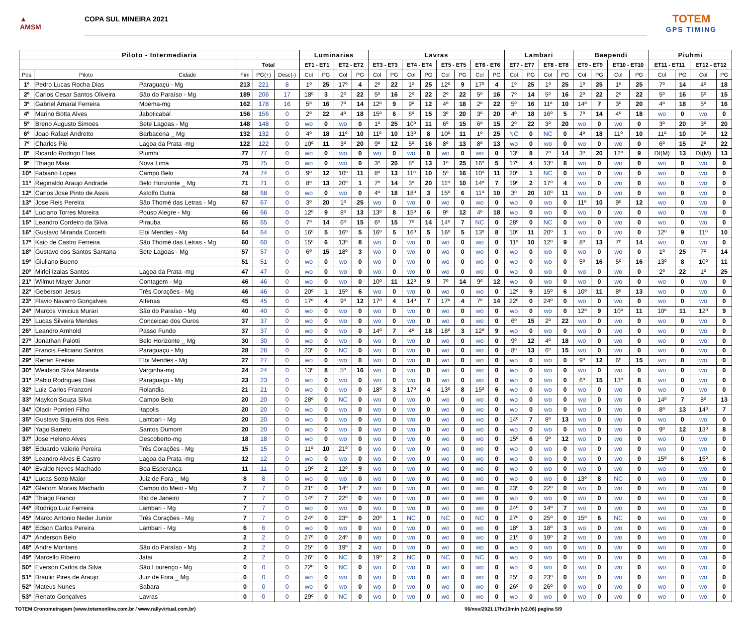▲
AMSM
COPA SUL MINEIRA 2021
TOTEM
GPS TIMING
| Piloto - Intermediaria | | | | | | Luminarias | | | | Lavras | | | | | | | | Lambari | | | | Baependi | | | | Piuhmi | | | |
| --- | --- | --- | --- | --- | --- | --- | --- | --- | --- | --- | --- | --- | --- | --- | --- | --- | --- | --- | --- | --- | --- | --- | --- | --- | --- | --- | --- | --- | --- |
| | | | Total | | | ET1 - ET1 | | ET2 - ET2 | | ET3 - ET3 | | ET4 - ET4 | | ET5 - ET5 | | ET6 - ET6 | | ET7 - ET7 | | ET8 - ET8 | | ET9 - ET9 | | ET10 - ET10 | | ET11 - ET11 | | ET12 - ET12 | |
| Pos | Piloto | Cidade | Fim | PG(+) | Desc(-) | Col | PG | Col | PG | Col | PG | Col | PG | Col | PG | Col | PG | Col | PG | Col | PG | Col | PG | Col | PG | Col | PG | Col | PG |
| 1º | Pedro Lucas Rocha Dias | Paraguaçu - Mg | 213 | 221 | 8 | 1º | 25 | 17º | 4 | 2º | 22 | 1º | 25 | 12º | 9 | 17º | 4 | 1º | 25 | 1º | 25 | 1º | 25 | 1º | 25 | 7º | 14 | 4º | 18 |
| 2º | Carlos Cesar Santos Oliveira | São do Paraíso - Mg | 189 | 206 | 17 | 18º | 3 | 2º | 22 | 5º | 16 | 2º | 22 | 2º | 22 | 5º | 16 | 7º | 14 | 5º | 16 | 2º | 22 | 2º | 22 | 5º | 16 | 6º | 15 |
| 3º | Gabriel Amaral Ferreira | Moema-mg | 162 | 178 | 16 | 5º | 16 | 7º | 14 | 12º | 9 | 9º | 12 | 4º | 18 | 2º | 22 | 5º | 16 | 11º | 10 | 14º | 7 | 3º | 20 | 4º | 18 | 5º | 16 |
| 4º | Marino Botta Alves | Jaboticabal | 156 | 156 | 0 | 2º | 22 | 4º | 18 | 15º | 6 | 6º | 15 | 3º | 20 | 3º | 20 | 4º | 18 | 16º | 5 | 7º | 14 | 4º | 18 | wo | 0 | wo | 0 |
| 5º | Breno Augusto Simoes | Sete Lagoas - Mg | 148 | 148 | 0 | wo | 0 | wo | 0 | 1º | 25 | 10º | 11 | 6º | 15 | 6º | 15 | 2º | 22 | 3º | 20 | wo | 0 | wo | 0 | 3º | 20 | 3º | 20 |
| 6º | Joao Rafael Andretto | Barbacena _ Mg | 132 | 132 | 0 | 4º | 18 | 11º | 10 | 11º | 10 | 13º | 8 | 10º | 11 | 1º | 25 | NC | 0 | NC | 0 | 4º | 18 | 11º | 10 | 11º | 10 | 9º | 12 |
| 7º | Charles Pio | Lagoa da Prata -mg | 122 | 122 | 0 | 10º | 11 | 3º | 20 | 9º | 12 | 5º | 16 | 8º | 13 | 8º | 13 | wo | 0 | wo | 0 | wo | 0 | wo | 0 | 6º | 15 | 2º | 22 |
| 8º | Ricardo Rodrigo Elias | Piumhi | 77 | 77 | 0 | wo | 0 | wo | 0 | wo | 0 | wo | 0 | wo | 0 | wo | 0 | 13º | 8 | 7º | 14 | 3º | 20 | 12º | 9 | DI(M) | 13 | DI(M) | 13 |
| 9º | Thiago Maia | Nova Lima | 75 | 75 | 0 | wo | 0 | wo | 0 | 3º | 20 | 8º | 13 | 1º | 25 | 16º | 5 | 17º | 4 | 13º | 8 | wo | 0 | wo | 0 | wo | 0 | wo | 0 |
| 10º | Fabiano Lopes | Campo Belo | 74 | 74 | 0 | 9º | 12 | 10º | 11 | 8º | 13 | 11º | 10 | 5º | 16 | 10º | 11 | 20º | 1 | NC | 0 | wo | 0 | wo | 0 | wo | 0 | wo | 0 |
| 11º | Reginaldo Araujo Andrade | Belo Horizonte _ Mg | 71 | 71 | 0 | 8º | 13 | 20º | 1 | 7º | 14 | 3º | 20 | 11º | 10 | 14º | 7 | 19º | 2 | 17º | 4 | wo | 0 | wo | 0 | wo | 0 | wo | 0 |
| 12º | Carlos Jose Pinto de Assis | Astolfo Dutra | 68 | 68 | 0 | wo | 0 | wo | 0 | 4º | 18 | 18º | 3 | 15º | 6 | 11º | 10 | 3º | 20 | 10º | 11 | wo | 0 | wo | 0 | wo | 0 | wo | 0 |
| 13º | Jose Reis Pereira | São Thomé das Letras - Mg | 67 | 67 | 0 | 3º | 20 | 1º | 25 | wo | 0 | wo | 0 | wo | 0 | wo | 0 | wo | 0 | wo | 0 | 11º | 10 | 9º | 12 | wo | 0 | wo | 0 |
| 14º | Luciano Torres Moreira | Pouso Alegre - Mg | 66 | 66 | 0 | 12º | 9 | 8º | 13 | 13º | 8 | 15º | 6 | 9º | 12 | 4º | 18 | wo | 0 | wo | 0 | wo | 0 | wo | 0 | wo | 0 | wo | 0 |
| 15º | Leandro Cordeiro da Silva | Pirauba | 65 | 65 | 0 | 7º | 14 | 6º | 15 | 6º | 15 | 7º | 14 | 14º | 7 | NC | 0 | 28º | 0 | NC | 0 | wo | 0 | wo | 0 | wo | 0 | wo | 0 |
| 16º | Gustavo Miranda Corcetti | Eloi Mendes - Mg | 64 | 64 | 0 | 16º | 5 | 16º | 5 | 16º | 5 | 16º | 5 | 16º | 5 | 13º | 8 | 10º | 11 | 20º | 1 | wo | 0 | wo | 0 | 12º | 9 | 11º | 10 |
| 17º | Kaio de Castro Ferreira | São Thomé das Letras - Mg | 60 | 60 | 0 | 15º | 6 | 13º | 8 | wo | 0 | wo | 0 | wo | 0 | wo | 0 | 11º | 10 | 12º | 9 | 8º | 13 | 7º | 14 | wo | 0 | wo | 0 |
| 18º | Gustavo dos Santos Santana | Sete Lagoas - Mg | 57 | 57 | 0 | 6º | 15 | 18º | 3 | wo | 0 | wo | 0 | wo | 0 | wo | 0 | wo | 0 | wo | 0 | wo | 0 | wo | 0 | 1º | 25 | 7º | 14 |
| 19º | Giuliano Bueno | | 51 | 51 | 0 | wo | 0 | wo | 0 | wo | 0 | wo | 0 | wo | 0 | wo | 0 | wo | 0 | wo | 0 | 5º | 16 | 5º | 16 | 13º | 8 | 10º | 11 |
| 20º | Mirlei Izaias Santos | Lagoa da Prata -mg | 47 | 47 | 0 | wo | 0 | wo | 0 | wo | 0 | wo | 0 | wo | 0 | wo | 0 | wo | 0 | wo | 0 | wo | 0 | wo | 0 | 2º | 22 | 1º | 25 |
| 21º | Wilmut Mayer Junor | Contagem - Mg | 46 | 46 | 0 | wo | 0 | wo | 0 | 10º | 11 | 12º | 9 | 7º | 14 | 9º | 12 | wo | 0 | wo | 0 | wo | 0 | wo | 0 | wo | 0 | wo | 0 |
| 22º | Geberson Jesus | Três Corações - Mg | 46 | 46 | 0 | 20º | 1 | 15º | 6 | wo | 0 | wo | 0 | wo | 0 | wo | 0 | 12º | 9 | 15º | 6 | 10º | 11 | 8º | 13 | wo | 0 | wo | 0 |
| 23º | Flavio Navarro Gonçalves | Alfenas | 45 | 45 | 0 | 17º | 4 | 9º | 12 | 17º | 4 | 14º | 7 | 17º | 4 | 7º | 14 | 22º | 0 | 24º | 0 | wo | 0 | wo | 0 | wo | 0 | wo | 0 |
| 24º | Marcos Vinicius Murari | São do Paraíso - Mg | 40 | 40 | 0 | wo | 0 | wo | 0 | wo | 0 | wo | 0 | wo | 0 | wo | 0 | wo | 0 | wo | 0 | 12º | 9 | 10º | 11 | 10º | 11 | 12º | 9 |
| 25º | Lucas Silveira Mendes | Conceicao dos Ouros | 37 | 37 | 0 | wo | 0 | wo | 0 | wo | 0 | wo | 0 | wo | 0 | wo | 0 | 6º | 15 | 2º | 22 | wo | 0 | wo | 0 | wo | 0 | wo | 0 |
| 26º | Leandro Arnhold | Passo Fundo | 37 | 37 | 0 | wo | 0 | wo | 0 | 14º | 7 | 4º | 18 | 18º | 3 | 12º | 9 | wo | 0 | wo | 0 | wo | 0 | wo | 0 | wo | 0 | wo | 0 |
| 27º | Jonathan Palotti | Belo Horizonte _ Mg | 30 | 30 | 0 | wo | 0 | wo | 0 | wo | 0 | wo | 0 | wo | 0 | wo | 0 | 9º | 12 | 4º | 18 | wo | 0 | wo | 0 | wo | 0 | wo | 0 |
| 28º | Francis Feliciano Santos | Paraguaçu - Mg | 28 | 28 | 0 | 23º | 0 | NC | 0 | wo | 0 | wo | 0 | wo | 0 | wo | 0 | 8º | 13 | 6º | 15 | wo | 0 | wo | 0 | wo | 0 | wo | 0 |
| 29º | Renan Freitas | Eloi Mendes - Mg | 27 | 27 | 0 | wo | 0 | wo | 0 | wo | 0 | wo | 0 | wo | 0 | wo | 0 | wo | 0 | wo | 0 | 9º | 12 | 6º | 15 | wo | 0 | wo | 0 |
| 30º | Weidson Silva Miranda | Varginha-mg | 24 | 24 | 0 | 13º | 8 | 5º | 16 | wo | 0 | wo | 0 | wo | 0 | wo | 0 | wo | 0 | wo | 0 | wo | 0 | wo | 0 | wo | 0 | wo | 0 |
| 31º | Pablo Rodrigues Dias | Paraguaçu - Mg | 23 | 23 | 0 | wo | 0 | wo | 0 | wo | 0 | wo | 0 | wo | 0 | wo | 0 | wo | 0 | wo | 0 | 6º | 15 | 13º | 8 | wo | 0 | wo | 0 |
| 32º | Luiz Carlos Franzoni | Rolandia | 21 | 21 | 0 | wo | 0 | wo | 0 | 18º | 3 | 17º | 4 | 13º | 8 | 15º | 6 | wo | 0 | wo | 0 | wo | 0 | wo | 0 | wo | 0 | wo | 0 |
| 33º | Maykon Souza Silva | Campo Belo | 20 | 20 | 0 | 28º | 0 | NC | 0 | wo | 0 | wo | 0 | wo | 0 | wo | 0 | wo | 0 | wo | 0 | wo | 0 | wo | 0 | 14º | 7 | 8º | 13 |
| 34º | Olacir Pontieri Filho | Itapolis | 20 | 20 | 0 | wo | 0 | wo | 0 | wo | 0 | wo | 0 | wo | 0 | wo | 0 | wo | 0 | wo | 0 | wo | 0 | wo | 0 | 8º | 13 | 14º | 7 |
| 35º | Gustavo Siqueira dos Reis | Lambari - Mg | 20 | 20 | 0 | wo | 0 | wo | 0 | wo | 0 | wo | 0 | wo | 0 | wo | 0 | 14º | 7 | 8º | 13 | wo | 0 | wo | 0 | wo | 0 | wo | 0 |
| 36º | Yago Barreto | Santos Dumont | 20 | 20 | 0 | wo | 0 | wo | 0 | wo | 0 | wo | 0 | wo | 0 | wo | 0 | wo | 0 | wo | 0 | wo | 0 | wo | 0 | 9º | 12 | 13º | 8 |
| 37º | Jose Heleno Alves | Descoberto-mg | 18 | 18 | 0 | wo | 0 | wo | 0 | wo | 0 | wo | 0 | wo | 0 | wo | 0 | 15º | 6 | 9º | 12 | wo | 0 | wo | 0 | wo | 0 | wo | 0 |
| 38º | Eduardo Valerio Pereira | Três Corações - Mg | 15 | 15 | 0 | 11º | 10 | 21º | 0 | wo | 0 | wo | 0 | wo | 0 | wo | 0 | wo | 0 | wo | 0 | wo | 0 | wo | 0 | wo | 0 | wo | 0 |
| 39º | Leandro Alves E Castro | Lagoa da Prata -mg | 12 | 12 | 0 | wo | 0 | wo | 0 | wo | 0 | wo | 0 | wo | 0 | wo | 0 | wo | 0 | wo | 0 | wo | 0 | wo | 0 | 15º | 6 | 15º | 6 |
| 40º | Evaldo Neves Machado | Boa Esperança | 11 | 11 | 0 | 19º | 2 | 12º | 9 | wo | 0 | wo | 0 | wo | 0 | wo | 0 | wo | 0 | wo | 0 | wo | 0 | wo | 0 | wo | 0 | wo | 0 |
| 41º | Lucas Sotto Maior | Juiz de Fora _ Mg | 8 | 8 | 0 | wo | 0 | wo | 0 | wo | 0 | wo | 0 | wo | 0 | wo | 0 | wo | 0 | wo | 0 | 13º | 8 | NC | 0 | wo | 0 | wo | 0 |
| 42º | Gleitom Morais Machado | Campo do Meio - Mg | 7 | 7 | 0 | 21º | 0 | 14º | 7 | wo | 0 | wo | 0 | wo | 0 | wo | 0 | 23º | 0 | 22º | 0 | wo | 0 | wo | 0 | wo | 0 | wo | 0 |
| 43º | Thiago Franco | Rio de Janeiro | 7 | 7 | 0 | 14º | 7 | 22º | 0 | wo | 0 | wo | 0 | wo | 0 | wo | 0 | wo | 0 | wo | 0 | wo | 0 | wo | 0 | wo | 0 | wo | 0 |
| 44º | Rodrigo Luiz Ferreira | Lambari - Mg | 7 | 7 | 0 | wo | 0 | wo | 0 | wo | 0 | wo | 0 | wo | 0 | wo | 0 | 24º | 0 | 14º | 7 | wo | 0 | wo | 0 | wo | 0 | wo | 0 |
| 45º | Marco Antonio Neder Junior | Três Corações - Mg | 7 | 7 | 0 | 24º | 0 | 23º | 0 | 20º | 1 | NC | 0 | NC | 0 | NC | 0 | 27º | 0 | 25º | 0 | 15º | 6 | NC | 0 | wo | 0 | wo | 0 |
| 46º | Edson Carlos Pereira | Lambari - Mg | 6 | 6 | 0 | wo | 0 | wo | 0 | wo | 0 | wo | 0 | wo | 0 | wo | 0 | 18º | 3 | 18º | 3 | wo | 0 | wo | 0 | wo | 0 | wo | 0 |
| 47º | Anderson Belo | | 2 | 2 | 0 | 27º | 0 | 24º | 0 | wo | 0 | wo | 0 | wo | 0 | wo | 0 | 21º | 0 | 19º | 2 | wo | 0 | wo | 0 | wo | 0 | wo | 0 |
| 48º | Andre Montans | São do Paraíso - Mg | 2 | 2 | 0 | 25º | 0 | 19º | 2 | wo | 0 | wo | 0 | wo | 0 | wo | 0 | wo | 0 | wo | 0 | wo | 0 | wo | 0 | wo | 0 | wo | 0 |
| 49º | Marcello Ribeiro | Jatai | 2 | 2 | 0 | 26º | 0 | NC | 0 | 19º | 2 | NC | 0 | NC | 0 | NC | 0 | wo | 0 | wo | 0 | wo | 0 | wo | 0 | wo | 0 | wo | 0 |
| 50º | Everson Carlos da Silva | São Lourenço - Mg | 0 | 0 | 0 | 22º | 0 | NC | 0 | wo | 0 | wo | 0 | wo | 0 | wo | 0 | wo | 0 | wo | 0 | wo | 0 | wo | 0 | wo | 0 | wo | 0 |
| 51º | Braulio Pires de Araujo | Juiz de Fora _ Mg | 0 | 0 | 0 | wo | 0 | wo | 0 | wo | 0 | wo | 0 | wo | 0 | wo | 0 | 25º | 0 | 23º | 0 | wo | 0 | wo | 0 | wo | 0 | wo | 0 |
| 52º | Mateus Nunes | Sabara | 0 | 0 | 0 | wo | 0 | wo | 0 | wo | 0 | wo | 0 | wo | 0 | wo | 0 | 26º | 0 | 26º | 0 | wo | 0 | wo | 0 | wo | 0 | wo | 0 |
| 53º | Renato Gonçalves | Lavras | 0 | 0 | 0 | 29º | 0 | NC | 0 | wo | 0 | wo | 0 | wo | 0 | wo | 0 | wo | 0 | wo | 0 | wo | 0 | wo | 0 | wo | 0 | wo | 0 |
TOTEM Cronometragem (www.totemonline.com.br / www.rallyvirtual.com.br) 06/nov/2021 17hr10min (v2.06) pagina 5/9